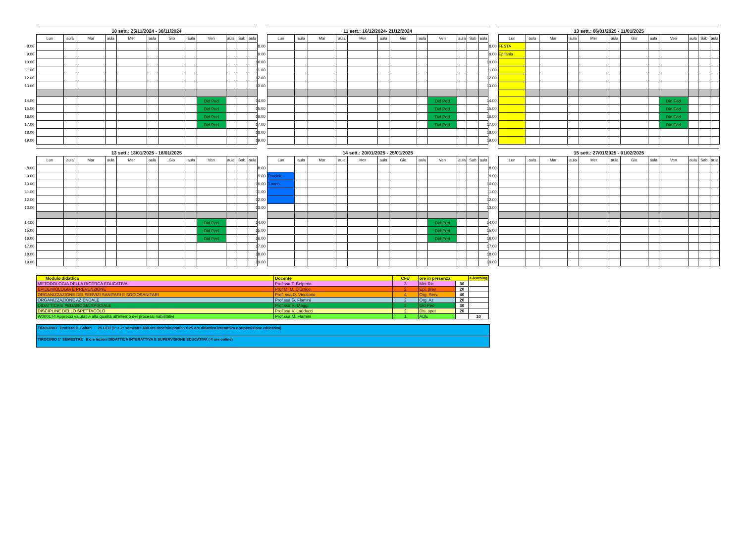| | 10 sett.: 25/11/2024 - 30/11/2024 | | | | | | | | | | | |
| | Lun | aula | Mar | aula | Mer | aula | Gio | aula | Ven | aula | Sab | aula |
| 8.00 | | | | | | | | | | | | |
| 9.00 | | | | | | | | | | | | |
| 10.00 | | | | | | | | | | | | |
| 11.00 | | | | | | | | | | | | |
| 12.00 | | | | | | | | | | | | |
| 13.00 | | | | | | | | | | | | |
| 14.00 | | | | | | | | | Did Ped | | | |
| 15.00 | | | | | | | | | Did Ped | | | |
| 16.00 | | | | | | | | | Did Ped | | | |
| 17.00 | | | | | | | | | Did Ped | | | |
| 18.00 | | | | | | | | | | | | |
| 19.00 | | | | | | | | | | | | |
| | 11 sett.: 16/12/2024- 21/12/2024 | | | | | | | | | | | |
| | Lun | aula | Mar | aula | Mer | aula | Gio | aula | Ven | aula | Sab | aula |
| 8.00 | | | | | | | | | | | | |
| 9.00 | | | | | | | | | | | | |
| 10.00 | | | | | | | | | | | | |
| 11.00 | | | | | | | | | | | | |
| 12.00 | | | | | | | | | | | | |
| 13.00 | | | | | | | | | | | | |
| 14.00 | | | | | | | | | Did Ped | | | |
| 15.00 | | | | | | | | | Did Ped | | | |
| 16.00 | | | | | | | | | Did Ped | | | |
| 17.00 | | | | | | | | | Did Ped | | | |
| 18.00 | | | | | | | | | | | | |
| 19.00 | | | | | | | | | | | | |
| | 13 sett.: 06/01/2025 - 11/01/2025 | | | | | | | | | | | |
| | Lun | aula | Mar | aula | Mer | aula | Gio | aula | Ven | aula | Sab | aula |
| 8.00 | FESTA | | | | | | | | | | | |
| 9.00 | Epifania | | | | | | | | | | | |
| 10.00 | | | | | | | | | | | | |
| 11.00 | | | | | | | | | | | | |
| 12.00 | | | | | | | | | | | | |
| 13.00 | | | | | | | | | | | | |
| 14.00 | | | | | | | | | Did Ped | | | |
| 15.00 | | | | | | | | | Did Ped | | | |
| 16.00 | | | | | | | | | Did Ped | | | |
| 17.00 | | | | | | | | | Did Ped | | | |
| 18.00 | | | | | | | | | | | | |
| 19.00 | | | | | | | | | | | | |
| | 13 sett.: 13/01/2025 - 18/01/2025 | | | | | | | | | | | |
| | Lun | aula | Mar | aula | Mer | aula | Gio | aula | Ven | aula | Sab | aula |
| 8.00 | | | | | | | | | | | | |
| 9.00 | | | | | | | | | | | | |
| 10.00 | | | | | | | | | | | | |
| 11.00 | | | | | | | | | | | | |
| 12.00 | | | | | | | | | | | | |
| 13.00 | | | | | | | | | | | | |
| 14.00 | | | | | | | | | Did Ped | | | |
| 15.00 | | | | | | | | | Did Ped | | | |
| 16.00 | | | | | | | | | Did Ped | | | |
| 17.00 | | | | | | | | | | | | |
| 18.00 | | | | | | | | | | | | |
| 19.00 | | | | | | | | | | | | |
| | 14 sett.: 20/01/2025 - 25/01/2025 | | | | | | | | | | | |
| | Lun | aula | Mar | aula | Mer | aula | Gio | aula | Ven | aula | Sab | aula |
| 8.00 | | | | | | | | | | | | |
| 9.00 | Tirocinio | | | | | | | | | | | |
| 10.00 | 3 anno | | | | | | | | | | | |
| 11.00 | | | | | | | | | | | | |
| 12.00 | | | | | | | | | | | | |
| 13.00 | | | | | | | | | | | | |
| 14.00 | | | | | | | | | Did Ped | | | |
| 15.00 | | | | | | | | | Did Ped | | | |
| 16.00 | | | | | | | | | Did Ped | | | |
| 17.00 | | | | | | | | | | | | |
| 18.00 | | | | | | | | | | | | |
| 19.00 | | | | | | | | | | | | |
| | 15 sett.: 27/01/2025 - 01/02/2025 | | | | | | | | | | | |
| | Lun | aula | Mar | aula | Mer | aula | Gio | aula | Ven | aula | Sab | aula |
| 8.00 | | | | | | | | | | | | |
| 9.00 | | | | | | | | | | | | |
| 10.00 | | | | | | | | | | | | |
| 11.00 | | | | | | | | | | | | |
| 12.00 | | | | | | | | | | | | |
| 13.00 | | | | | | | | | | | | |
| 14.00 | | | | | | | | | | | | |
| 15.00 | | | | | | | | | | | | |
| 16.00 | | | | | | | | | | | | |
| 17.00 | | | | | | | | | | | | |
| 18.00 | | | | | | | | | | | | |
| 19.00 | | | | | | | | | | | | |
| Modulo didattico | Docente | CFU | ore in presenza | | e-learning |
| METODOLOGIA DELLA RICERCA EDUCATIVA | Prof.ssa T. Belperio | 3 | Met Ric | 30 | |
| EPIDEMIOLOGIA E PREVENZIONE | Prof M. M. D'Errico | 2 | Epi. prev | 20 | |
| ORGANIZZAZIONE DEI SERVIZI SANITARI E SOCIOSANITARI | Prof. ssa D. Vincitorio | 4 | Org. Serv. | 40 | |
| ORGANIZZAZIONE AZIENDALE | Prof.ssa G. Flamini | 2 | Org. Az | 20 | |
| DIDATTICA E PEDAGOGIA SPECIALE | Prof.ssa R. Maggi | 3 | Did Ped | 30 | |
| DISCIPLINE DELLO SPETTACOLO | Prof.ssa V. Lauducci | 2 | Dis. spet | 20 | |
| W000174 Approcci valutativi alla qualità all'interno dei processi riabilitativi | Prof.ssa M. Flamini | 1 | ADE | | 10 |
TIROCINIO Prof.ssa D. Saltari 25 CFU (1° e 2° semestre 600 ore tirocinio pratico e 25 ore didattica interattiva e supervisione educativa)
TIROCINIO 1° SEMESTRE 8 ore lezioni DIDATTICA INTERATTIVA E SUPERVISIONE EDUCATIVA ( 4 ore online)